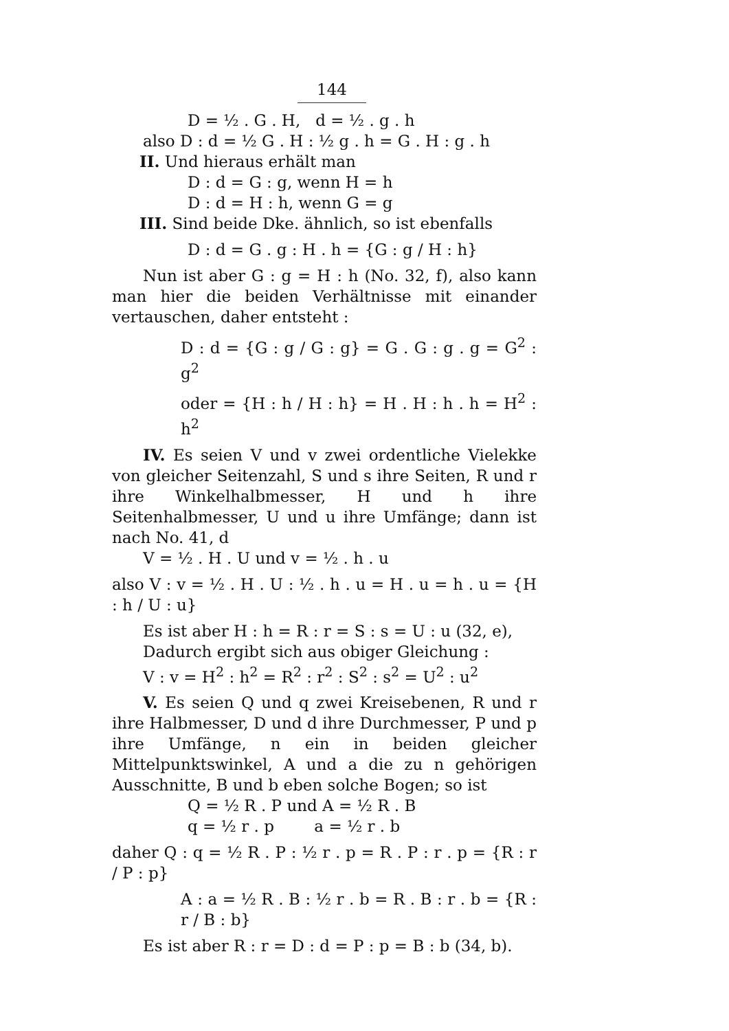144
D = ½ . G . H, d = ½ . g . h
also D : d = ½ G . H : ½ g . h = G . H : g . h
II. Und hieraus erhält man
D : d = G : g, wenn H = h
D : d = H : h, wenn G = g
III. Sind beide Dke. ähnlich, so ist ebenfalls
D : d = G . g : H . h = {G : g / H : h}
Nun ist aber G : g = H : h (No. 32, f), also kann man hier die beiden Verhältnisse mit einander vertauschen, daher entsteht :
D : d = {G : g / G : g} = G . G : g . g = G<sup>2</sup> : g<sup>2</sup>
oder = {H : h / H : h} = H . H : h . h = H<sup>2</sup> : h<sup>2</sup>
IV. Es seien V und v zwei ordentliche Vielekke von gleicher Seitenzahl, S und s ihre Seiten, R und r ihre Winkelhalbmesser, H und h ihre Seitenhalbmesser, U und u ihre Umfänge; dann ist nach No. 41, d
V = ½ . H . U und v = ½ . h . u
also V : v = ½ . H . U : ½ . h . u = H . u = h . u = {H : h / U : u}
Es ist aber H : h = R : r = S : s = U : u (32, e),
Dadurch ergibt sich aus obiger Gleichung :
V : v = H<sup>2</sup> : h<sup>2</sup> = R<sup>2</sup> : r<sup>2</sup> : S<sup>2</sup> : s<sup>2</sup> = U<sup>2</sup> : u<sup>2</sup>
V. Es seien Q und q zwei Kreisebenen, R und r ihre Halbmesser, D und d ihre Durchmesser, P und p ihre Umfänge, n ein in beiden gleicher Mittelpunktswinkel, A und a die zu n gehörigen Ausschnitte, B und b eben solche Bogen; so ist
Q = ½ R . P und A = ½ R . B
q = ½ r . p a = ½ r . b
daher Q : q = ½ R . P : ½ r . p = R . P : r . p = {R : r / P : p}
A : a = ½ R . B : ½ r . b = R . B : r . b = {R : r / B : b}
Es ist aber R : r = D : d = P : p = B : b (34, b).